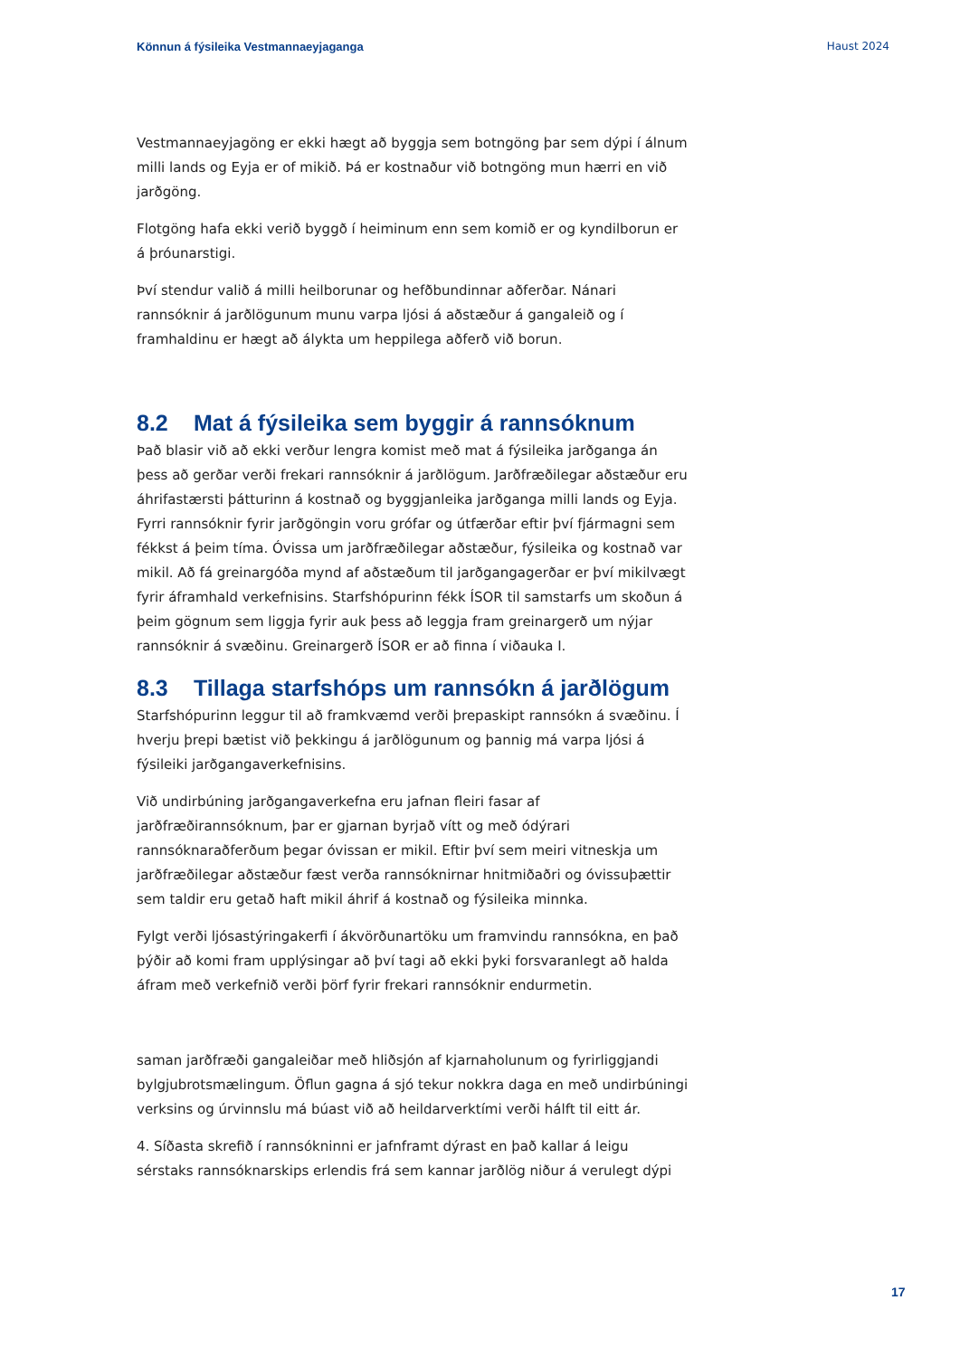Könnun á fýsileika Vestmannaeyjaganga Haust 2024
Vestmannaeyjagöng er ekki hægt að byggja sem botngöng þar sem dýpi í álnum milli lands og Eyja er of mikið. Þá er kostnaður við botngöng mun hærri en við jarðgöng.
Flotgöng hafa ekki verið byggð í heiminum enn sem komið er og kyndilborun er á þróunarstigi.
Því stendur valið á milli heilborunar og hefðbundinnar aðferðar. Nánari rannsóknir á jarðlögunum munu varpa ljósi á aðstæður á gangaleið og í framhaldinu er hægt að álykta um heppilega aðferð við borun.
8.2 Mat á fýsileika sem byggir á rannsóknum
Það blasir við að ekki verður lengra komist með mat á fýsileika jarðganga án þess að gerðar verði frekari rannsóknir á jarðlögum. Jarðfræðilegar aðstæður eru áhrifastærsti þátturinn á kostnað og byggjanleika jarðganga milli lands og Eyja. Fyrri rannsóknir fyrir jarðgöngin voru grófar og útfærðar eftir því fjármagni sem fékkst á þeim tíma. Óvissa um jarðfræðilegar aðstæður, fýsileika og kostnað var mikil. Að fá greinargóða mynd af aðstæðum til jarðgangagerðar er því mikilvægt fyrir áframhald verkefnisins. Starfshópurinn fékk ÍSOR til samstarfs um skoðun á þeim gögnum sem liggja fyrir auk þess að leggja fram greinargerð um nýjar rannsóknir á svæðinu. Greinargerð ÍSOR er að finna í viðauka I.
8.3 Tillaga starfshóps um rannsókn á jarðlögum
Starfshópurinn leggur til að framkvæmd verði þrepaskipt rannsókn á svæðinu. Í hverju þrepi bætist við þekkingu á jarðlögunum og þannig má varpa ljósi á fýsileiki jarðgangaverkefnisins.
Við undirbúning jarðgangaverkefna eru jafnan fleiri fasar af jarðfræðirannsóknum, þar er gjarnan byrjað vítt og með ódýrari rannsóknaraðferðum þegar óvissan er mikil. Eftir því sem meiri vitneskja um jarðfræðilegar aðstæður fæst verða rannsóknirnar hnitmiðaðri og óvissuþættir sem taldir eru getað haft mikil áhrif á kostnað og fýsileika minnka.
Fylgt verði ljósastýringakerfi í ákvörðunartöku um framvindu rannsókna, en það þýðir að komi fram upplýsingar að því tagi að ekki þyki forsvaranlegt að halda áfram með verkefnið verði þörf fyrir frekari rannsóknir endurmetin.
saman jarðfræði gangaleiðar með hliðsjón af kjarnaholunum og fyrirliggjandi bylgjubrotsmælingum. Öflun gagna á sjó tekur nokkra daga en með undirbúningi verksins og úrvinnslu má búast við að heildarverktími verði hálft til eitt ár.
4. Síðasta skrefið í rannsókninni er jafnframt dýrast en það kallar á leigu sérstaks rannsóknarskips erlendis frá sem kannar jarðlög niður á verulegt dýpi
17